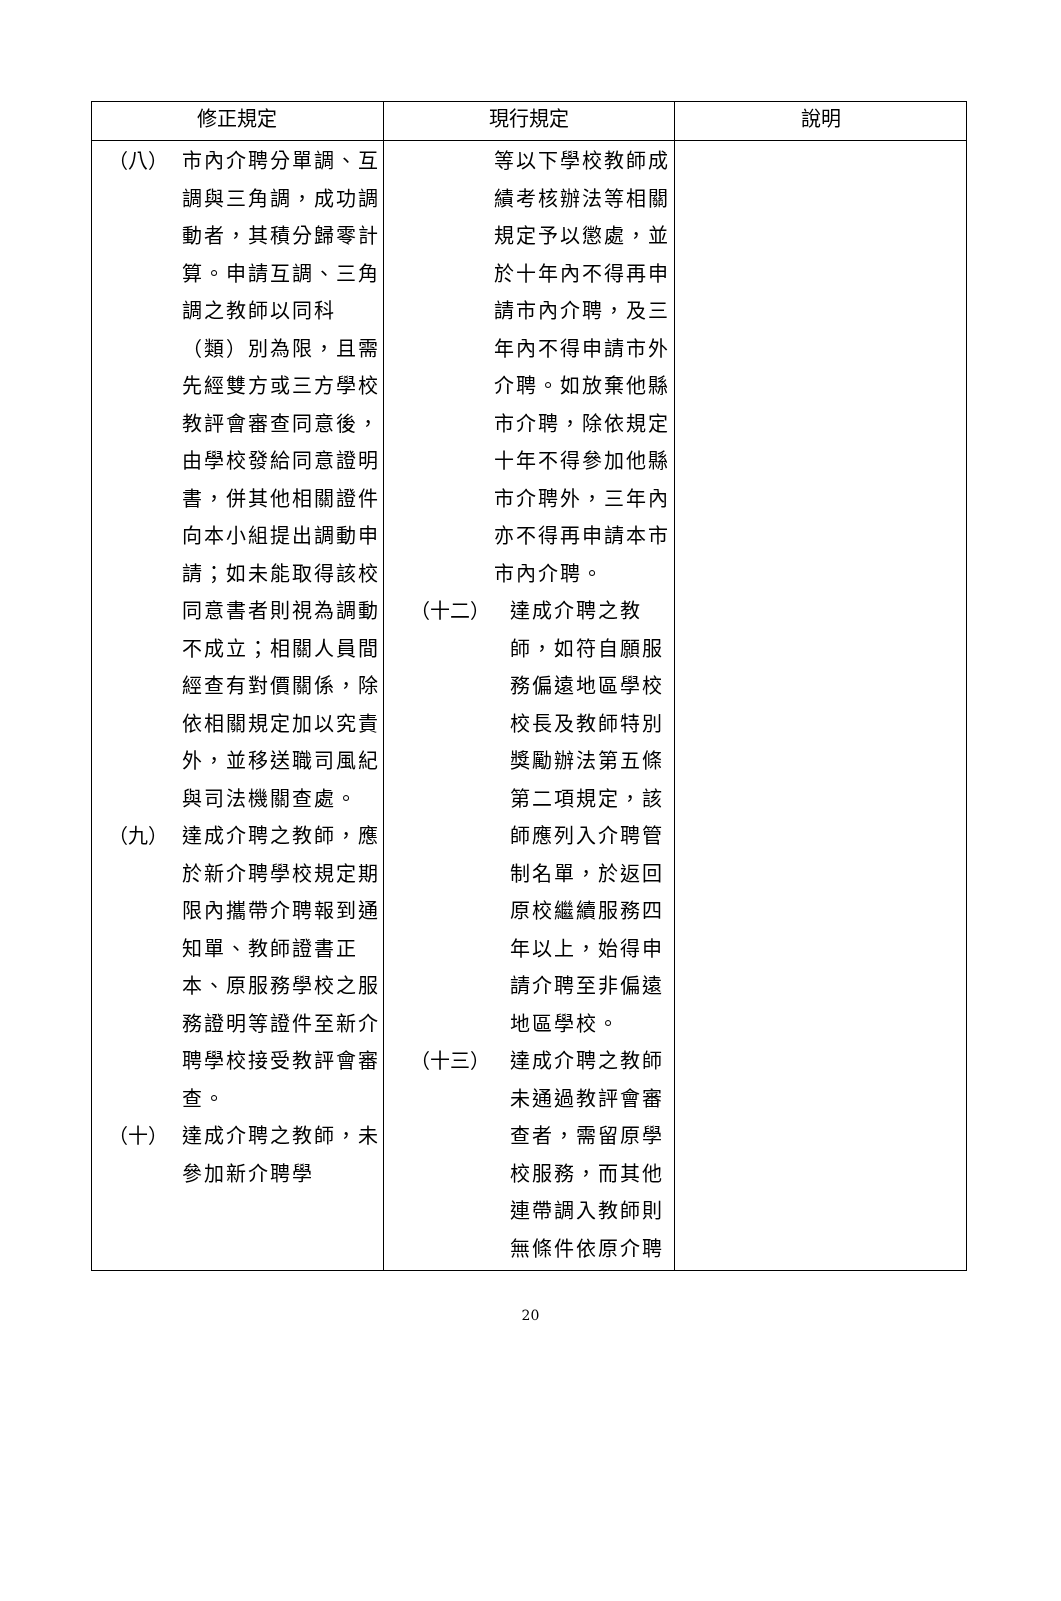| 修正規定 | 現行規定 | 說明 |
| --- | --- | --- |
| （八） 市內介聘分單調、互調與三角調，成功調動者，其積分歸零計算。申請互調、三角調之教師以同科（類）別為限，且需先經雙方或三方學校教評會審查同意後，由學校發給同意證明書，併其他相關證件向本小組提出調動申請；如未能取得該校同意書者則視為調動不成立；相關人員間經查有對價關係，除依相關規定加以究責外，並移送職司風紀與司法機關查處。 （九） 達成介聘之教師，應於新介聘學校規定期限內攜帶介聘報到通知單、教師證書正本、原服務學校之服務證明等證件至新介聘學校接受教評會審查。 （十） 達成介聘之教師，未參加新介聘學 | 等以下學校教師成績考核辦法等相關規定予以懲處，並於十年內不得再申請市內介聘，及三年內不得申請市外介聘。如放棄他縣市介聘，除依規定十年不得參加他縣市介聘外，三年內亦不得再申請本市市內介聘。 （十二） 達成介聘之教師，如符自願服務偏遠地區學校校長及教師特別獎勵辦法第五條第二項規定，該師應列入介聘管制名單，於返回原校繼續服務四年以上，始得申請介聘至非偏遠地區學校。 （十三） 達成介聘之教師未通過教評會審查者，需留原學校服務，而其他連帶調入教師則無條件依原介聘 | |
20